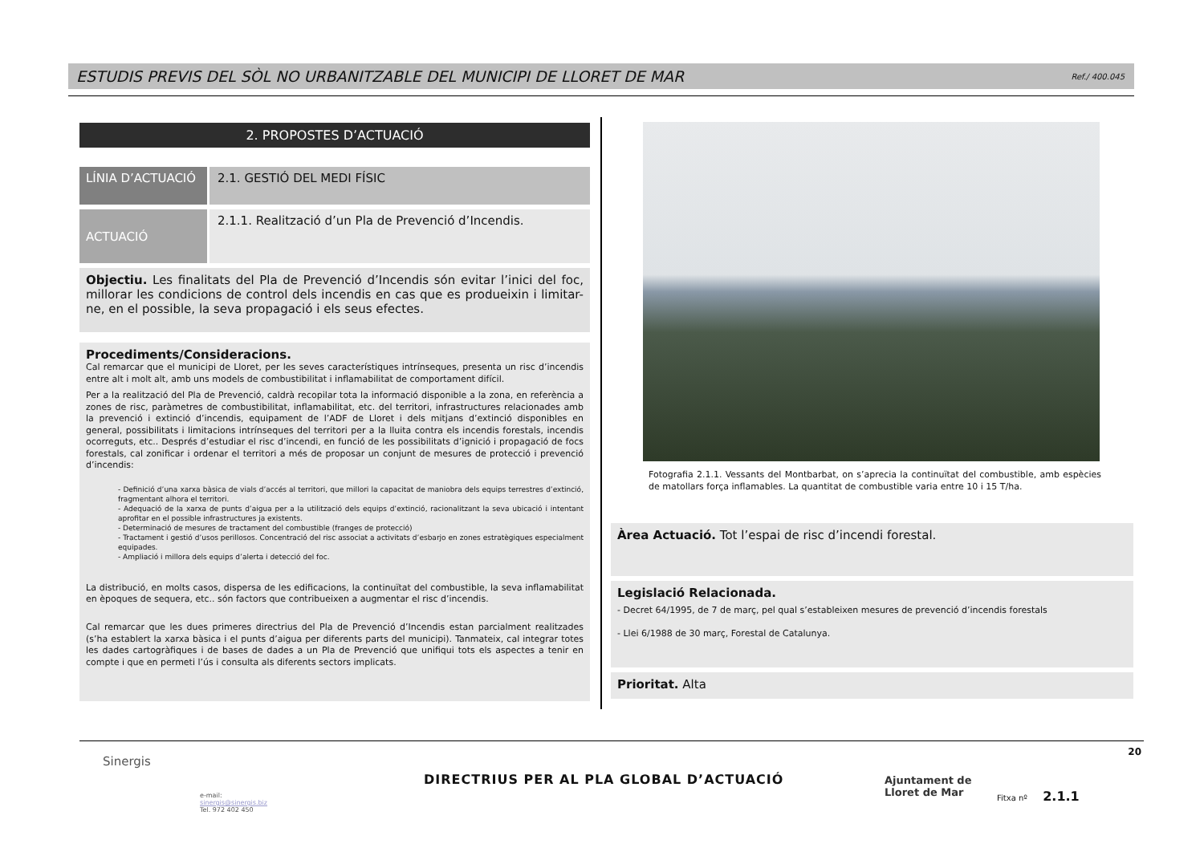ESTUDIS PREVIS DEL SÒL NO URBANITZABLE DEL MUNICIPI DE LLORET DE MAR
Ref./ 400.045
2. PROPOSTES D’ACTUACIÓ
LÍNIA D’ACTUACIÓ 2.1. GESTIÓ DEL MEDI FÍSIC
ACTUACIÓ
2.1.1. Realització d’un Pla de Prevenció d’Incendis.
Objectiu. Les finalitats del Pla de Prevenció d’Incendis són evitar l’inici del foc, millorar les condicions de control dels incendis en cas que es produeixin i limitar-ne, en el possible, la seva propagació i els seus efectes.
Procediments/Consideracions.
Cal remarcar que el municipi de Lloret, per les seves característiques intrínseques, presenta un risc d’incendis entre alt i molt alt, amb uns models de combustibilitat i inflamabilitat de comportament difícil.
Per a la realització del Pla de Prevenció, caldrà recopilar tota la informació disponible a la zona, en referència a zones de risc, paràmetres de combustibilitat, inflamabilitat, etc. del territori, infrastructures relacionades amb la prevenció i extinció d’incendis, equipament de l’ADF de Lloret i dels mitjans d’extinció disponibles en general, possibilitats i limitacions intrínseques del territori per a la lluita contra els incendis forestals, incendis ocorreguts, etc.. Després d’estudiar el risc d’incendi, en funció de les possibilitats d’ignició i propagació de focs forestals, cal zonificar i ordenar el territori a més de proposar un conjunt de mesures de protecció i prevenció d’incendis:
- Definició d’una xarxa bàsica de vials d’accés al territori, que millori la capacitat de maniobra dels equips terrestres d’extinció, fragmentant alhora el territori.
- Adequació de la xarxa de punts d’aigua per a la utilització dels equips d’extinció, racionalitzant la seva ubicació i intentant aprofitar en el possible infrastructures ja existents.
- Determinació de mesures de tractament del combustible (franges de protecció)
- Tractament i gestió d’usos perillosos. Concentració del risc associat a activitats d’esbarjo en zones estratègiques especialment equipades.
- Ampliació i millora dels equips d’alerta i detecció del foc.
La distribució, en molts casos, dispersa de les edificacions, la continuïtat del combustible, la seva inflamabilitat en èpoques de sequera, etc.. són factors que contribueixen a augmentar el risc d’incendis.
Cal remarcar que les dues primeres directrius del Pla de Prevenció d’Incendis estan parcialment realitzades (s’ha establert la xarxa bàsica i el punts d’aigua per diferents parts del municipi). Tanmateix, cal integrar totes les dades cartogràfiques i de bases de dades a un Pla de Prevenció que unifiqui tots els aspectes a tenir en compte i que en permeti l’ús i consulta als diferents sectors implicats.
Fotografia 2.1.1. Vessants del Montbarbat, on s’aprecia la continuïtat del combustible, amb espècies de matollars força inflamables. La quantitat de combustible varia entre 10 i 15 T/ha.
Àrea Actuació. Tot l’espai de risc d’incendi forestal.
Legislació Relacionada.
- Decret 64/1995, de 7 de març, pel qual s’estableixen mesures de prevenció d’incendis forestals
- Llei 6/1988 de 30 març, Forestal de Catalunya.
Prioritat. Alta
20
Sinergis
e-mail:
sinergis@sinergis.biz
Tel. 972 402 450
DIRECTRIUS PER AL PLA GLOBAL D’ACTUACIÓ
Ajuntament de
Lloret de Mar
Fitxa nº 2.1.1